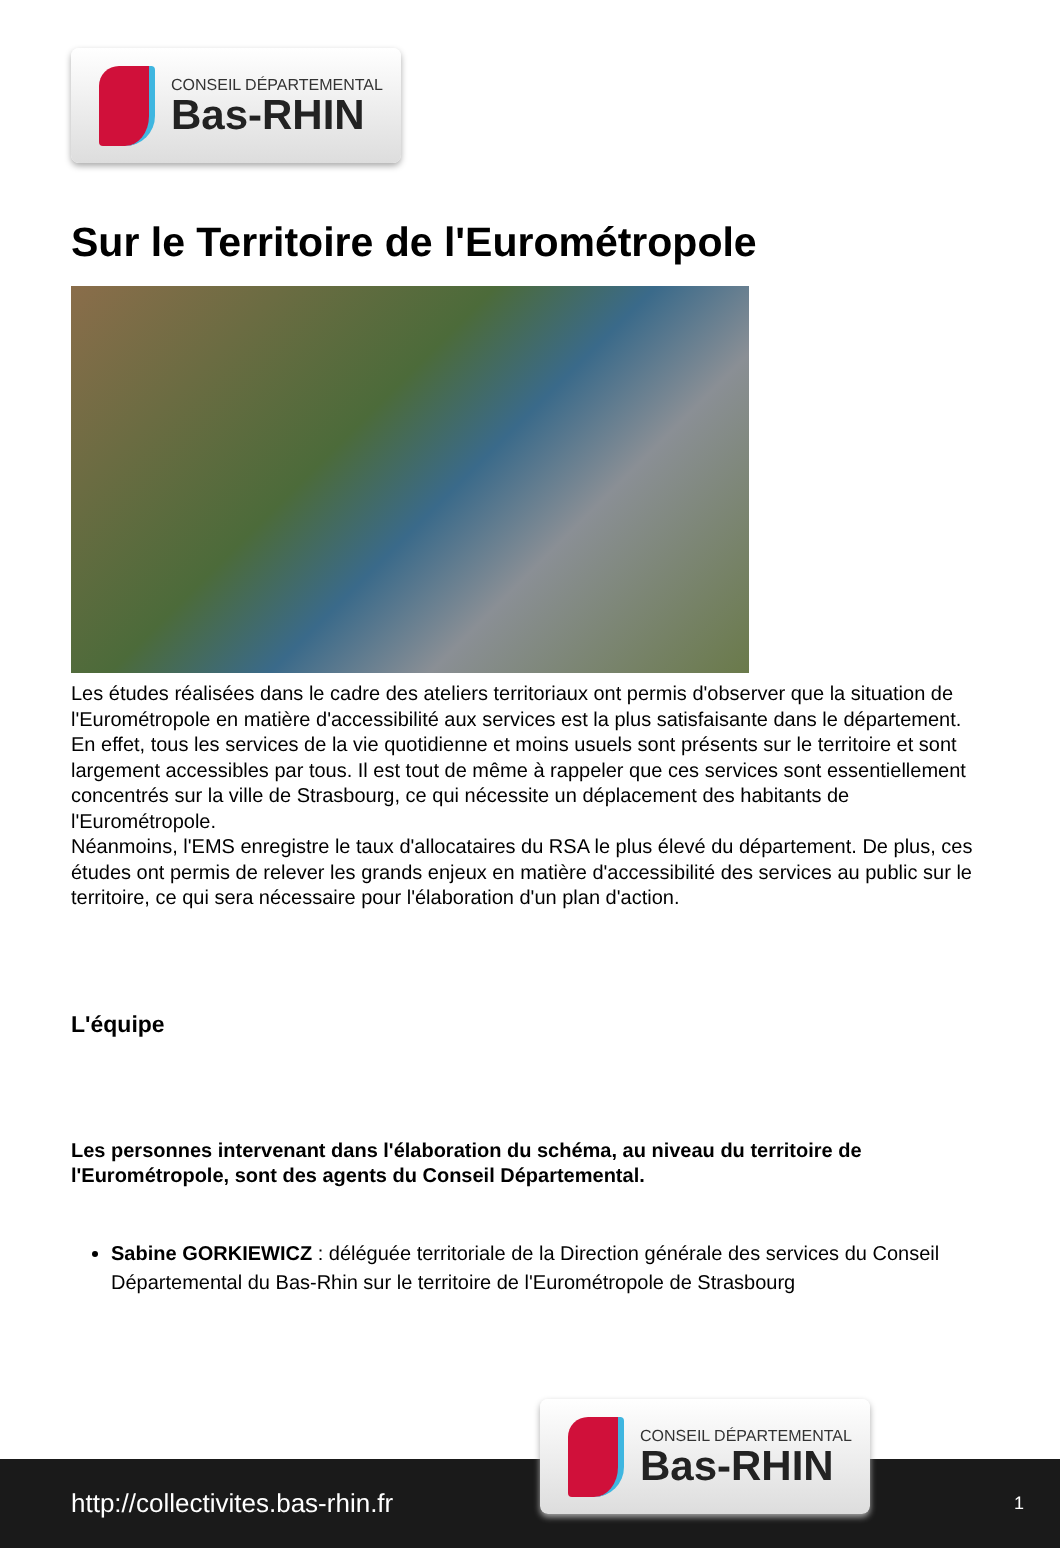CONSEIL DÉPARTEMENTAL
Bas-RHIN
Sur le Territoire de l'Eurométropole
Les études réalisées dans le cadre des ateliers territoriaux ont permis d'observer que la situation de l'Eurométropole en matière d'accessibilité aux services est la plus satisfaisante dans le département. En effet, tous les services de la vie quotidienne et moins usuels sont présents sur le territoire et sont largement accessibles par tous. Il est tout de même à rappeler que ces services sont essentiellement concentrés sur la ville de Strasbourg, ce qui nécessite un déplacement des habitants de l'Eurométropole.
Néanmoins, l'EMS enregistre le taux d'allocataires du RSA le plus élevé du département. De plus, ces études ont permis de relever les grands enjeux en matière d'accessibilité des services au public sur le territoire, ce qui sera nécessaire pour l'élaboration d'un plan d'action.
L'équipe
Les personnes intervenant dans l'élaboration du schéma, au niveau du territoire de l'Eurométropole, sont des agents du Conseil Départemental.
Sabine GORKIEWICZ : déléguée territoriale de la Direction générale des services du Conseil Départemental du Bas-Rhin sur le territoire de l'Eurométropole de Strasbourg
http://collectivites.bas-rhin.fr
CONSEIL DÉPARTEMENTAL
Bas-RHIN
1